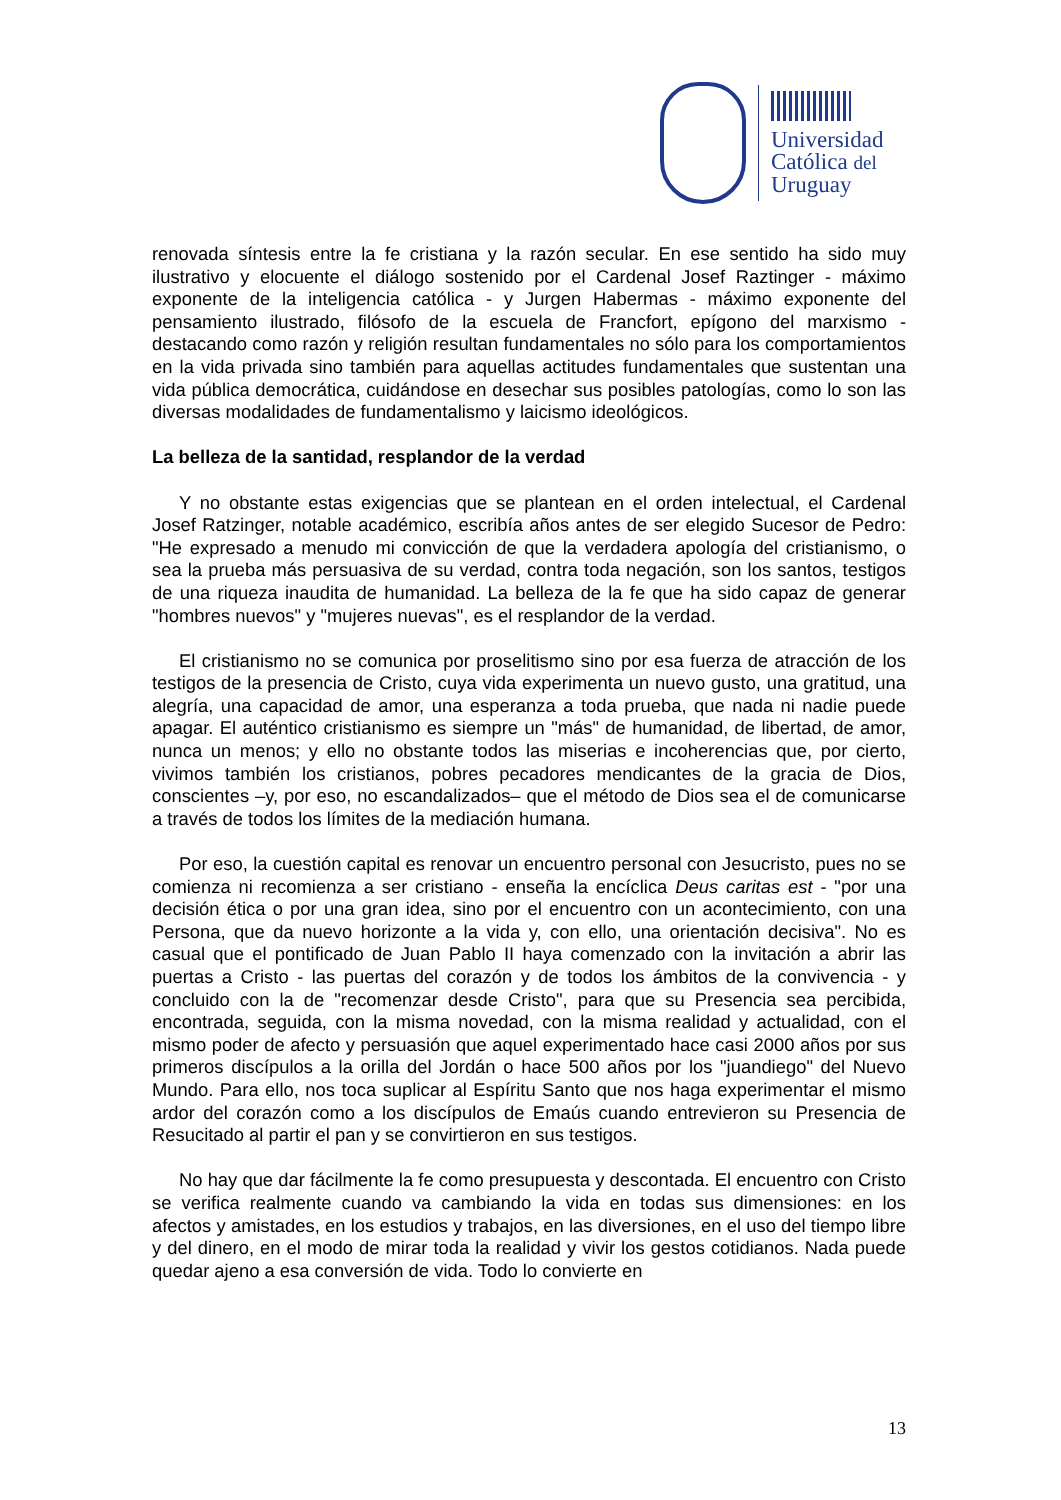Universidad
Católica del
Uruguay
renovada síntesis entre la fe cristiana y la razón secular. En ese sentido ha sido muy ilustrativo y elocuente el diálogo sostenido por el Cardenal Josef Raztinger - máximo exponente de la inteligencia católica - y Jurgen Habermas - máximo exponente del pensamiento ilustrado, filósofo de la escuela de Francfort, epígono del marxismo - destacando como razón y religión resultan fundamentales no sólo para los comportamientos en la vida privada sino también para aquellas actitudes fundamentales que sustentan una vida pública democrática, cuidándose en desechar sus posibles patologías, como lo son las diversas modalidades de fundamentalismo y laicismo ideológicos.
La belleza de la santidad, resplandor de la verdad
Y no obstante estas exigencias que se plantean en el orden intelectual, el Cardenal Josef Ratzinger, notable académico, escribía años antes de ser elegido Sucesor de Pedro: "He expresado a menudo mi convicción de que la verdadera apología del cristianismo, o sea la prueba más persuasiva de su verdad, contra toda negación, son los santos, testigos de una riqueza inaudita de humanidad. La belleza de la fe que ha sido capaz de generar "hombres nuevos" y "mujeres nuevas", es el resplandor de la verdad.
El cristianismo no se comunica por proselitismo sino por esa fuerza de atracción de los testigos de la presencia de Cristo, cuya vida experimenta un nuevo gusto, una gratitud, una alegría, una capacidad de amor, una esperanza a toda prueba, que nada ni nadie puede apagar. El auténtico cristianismo es siempre un "más" de humanidad, de libertad, de amor, nunca un menos; y ello no obstante todos las miserias e incoherencias que, por cierto, vivimos también los cristianos, pobres pecadores mendicantes de la gracia de Dios, conscientes –y, por eso, no escandalizados– que el método de Dios sea el de comunicarse a través de todos los límites de la mediación humana.
Por eso, la cuestión capital es renovar un encuentro personal con Jesucristo, pues no se comienza ni recomienza a ser cristiano - enseña la encíclica Deus caritas est - "por una decisión ética o por una gran idea, sino por el encuentro con un acontecimiento, con una Persona, que da nuevo horizonte a la vida y, con ello, una orientación decisiva". No es casual que el pontificado de Juan Pablo II haya comenzado con la invitación a abrir las puertas a Cristo - las puertas del corazón y de todos los ámbitos de la convivencia - y concluido con la de "recomenzar desde Cristo", para que su Presencia sea percibida, encontrada, seguida, con la misma novedad, con la misma realidad y actualidad, con el mismo poder de afecto y persuasión que aquel experimentado hace casi 2000 años por sus primeros discípulos a la orilla del Jordán o hace 500 años por los "juandiego" del Nuevo Mundo. Para ello, nos toca suplicar al Espíritu Santo que nos haga experimentar el mismo ardor del corazón como a los discípulos de Emaús cuando entrevieron su Presencia de Resucitado al partir el pan y se convirtieron en sus testigos.
No hay que dar fácilmente la fe como presupuesta y descontada. El encuentro con Cristo se verifica realmente cuando va cambiando la vida en todas sus dimensiones: en los afectos y amistades, en los estudios y trabajos, en las diversiones, en el uso del tiempo libre y del dinero, en el modo de mirar toda la realidad y vivir los gestos cotidianos. Nada puede quedar ajeno a esa conversión de vida. Todo lo convierte en
13